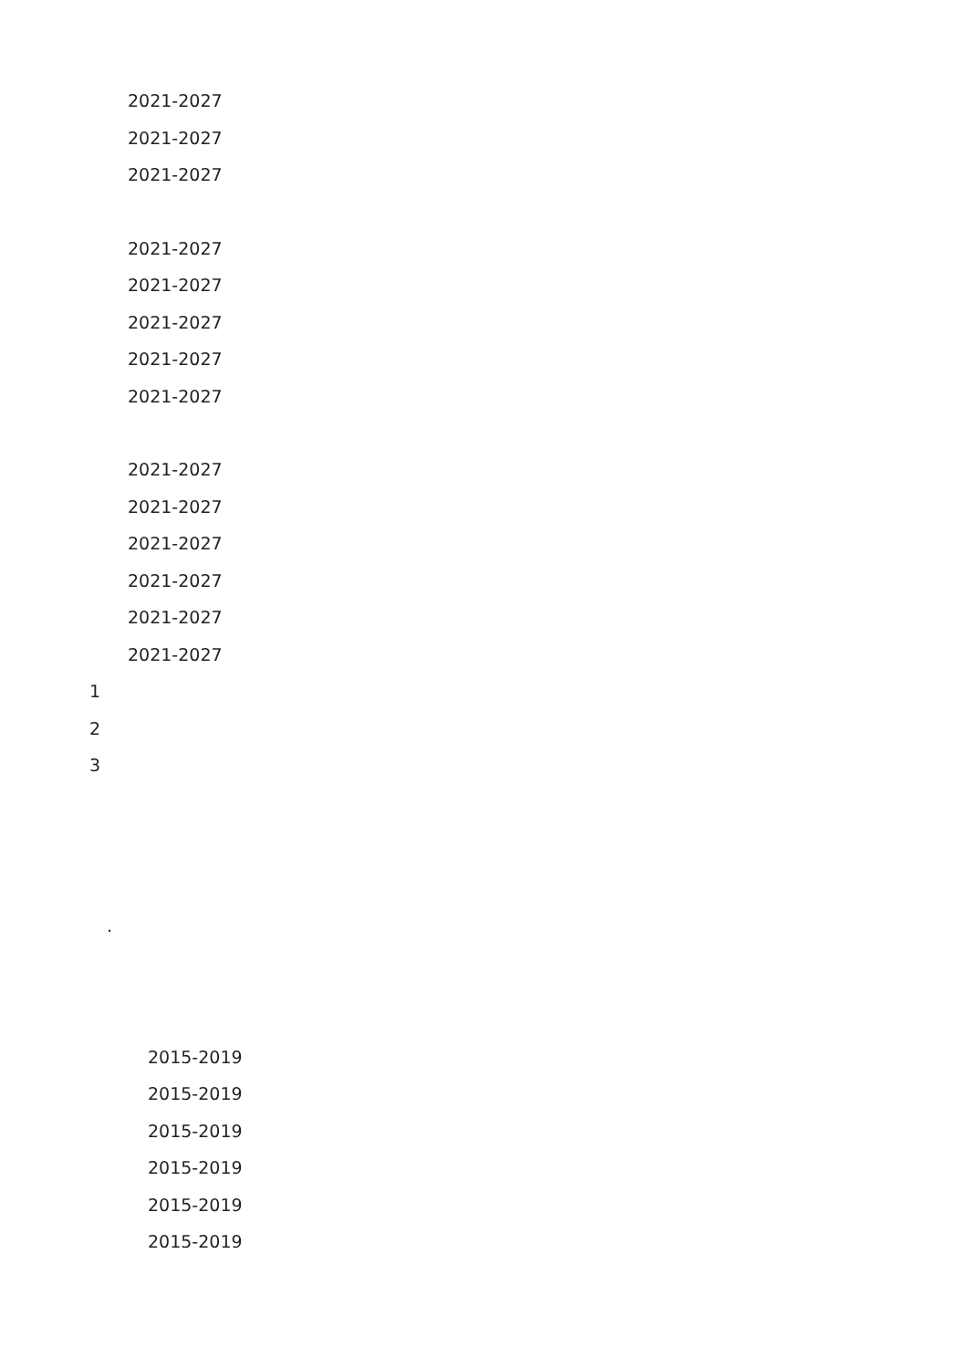2021-2027
2021-2027
2021-2027
2021-2027
2021-2027
2021-2027
2021-2027
2021-2027
2021-2027
2021-2027
2021-2027
2021-2027
2021-2027
2021-2027
1
2
3
.
2015-2019
2015-2019
2015-2019
2015-2019
2015-2019
2015-2019